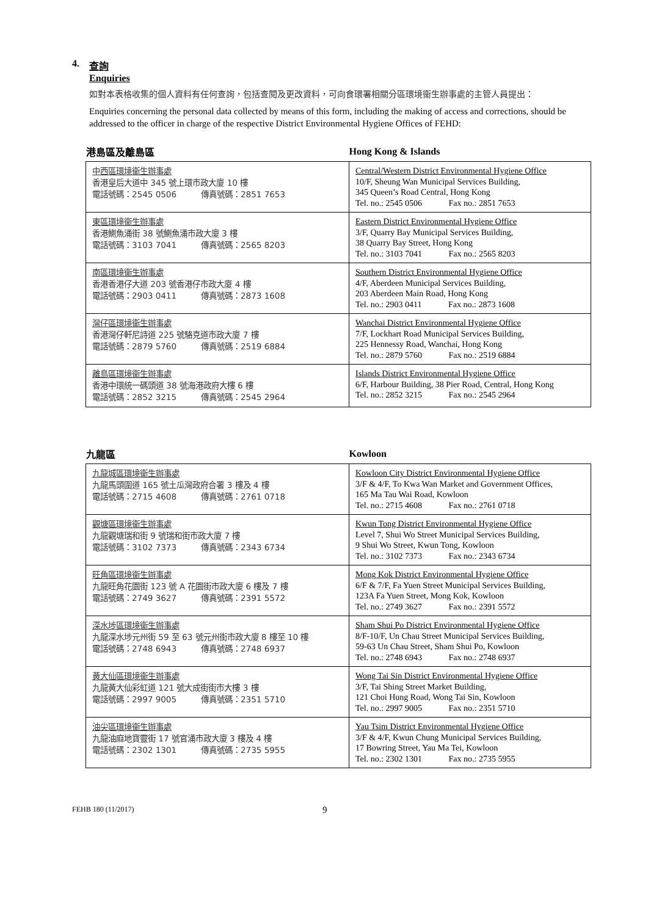4. 查詢
Enquiries
如對本表格收集的個人資料有任何查詢，包括查閱及更改資料，可向食環署相關分區環境衞生辦事處的主管人員提出：
Enquiries concerning the personal data collected by means of this form, including the making of access and corrections, should be addressed to the officer in charge of the respective District Environmental Hygiene Offices of FEHD:
| 港島區及離島區 | Hong Kong & Islands |
| --- | --- |
| 中西區環境衞生辦事處 香港皇后大道中 345 號上環市政大廈 10 樓 電話號碼：2545 0506 傳真號碼：2851 7653 | Central/Western District Environmental Hygiene Office 10/F, Sheung Wan Municipal Services Building, 345 Queen’s Road Central, Hong Kong Tel. no.: 2545 0506 Fax no.: 2851 7653 |
| 東區環境衞生辦事處 香港鰂魚涌街 38 號鰂魚涌市政大廈 3 樓 電話號碼：3103 7041 傳真號碼：2565 8203 | Eastern District Environmental Hygiene Office 3/F, Quarry Bay Municipal Services Building, 38 Quarry Bay Street, Hong Kong Tel. no.: 3103 7041 Fax no.: 2565 8203 |
| 南區環境衞生辦事處 香港香港仔大道 203 號香港仔市政大廈 4 樓 電話號碼：2903 0411 傳真號碼：2873 1608 | Southern District Environmental Hygiene Office 4/F, Aberdeen Municipal Services Building, 203 Aberdeen Main Road, Hong Kong Tel. no.: 2903 0411 Fax no.: 2873 1608 |
| 灣仔區環境衞生辦事處 香港灣仔軒尼詩道 225 號駱克道市政大廈 7 樓 電話號碼：2879 5760 傳真號碼：2519 6884 | Wanchai District Environmental Hygiene Office 7/F, Lockhart Road Municipal Services Building, 225 Hennessy Road, Wanchai, Hong Kong Tel. no.: 2879 5760 Fax no.: 2519 6884 |
| 離島區環境衞生辦事處 香港中環統一碼頭道 38 號海港政府大樓 6 樓 電話號碼：2852 3215 傳真號碼：2545 2964 | Islands District Environmental Hygiene Office 6/F, Harbour Building, 38 Pier Road, Central, Hong Kong Tel. no.: 2852 3215 Fax no.: 2545 2964 |
| 九龍區 | Kowloon |
| --- | --- |
| 九龍城區環境衞生辦事處 九龍馬頭圍道 165 號土瓜灣政府合署 3 樓及 4 樓 電話號碼：2715 4608 傳真號碼：2761 0718 | Kowloon City District Environmental Hygiene Office 3/F & 4/F, To Kwa Wan Market and Government Offices, 165 Ma Tau Wai Road, Kowloon Tel. no.: 2715 4608 Fax no.: 2761 0718 |
| 觀塘區環境衞生辦事處 九龍觀塘瑞和街 9 號瑞和街市政大廈 7 樓 電話號碼：3102 7373 傳真號碼：2343 6734 | Kwun Tong District Environmental Hygiene Office Level 7, Shui Wo Street Municipal Services Building, 9 Shui Wo Street, Kwun Tong, Kowloon Tel. no.: 3102 7373 Fax no.: 2343 6734 |
| 旺角區環境衞生辦事處 九龍旺角花園街 123 號 A 花園街市政大廈 6 樓及 7 樓 電話號碼：2749 3627 傳真號碼：2391 5572 | Mong Kok District Environmental Hygiene Office 6/F & 7/F, Fa Yuen Street Municipal Services Building, 123A Fa Yuen Street, Mong Kok, Kowloon Tel. no.: 2749 3627 Fax no.: 2391 5572 |
| 深水埗區環境衞生辦事處 九龍深水埗元州街 59 至 63 號元州街市政大廈 8 樓至 10 樓 電話號碼：2748 6943 傳真號碼：2748 6937 | Sham Shui Po District Environmental Hygiene Office 8/F-10/F, Un Chau Street Municipal Services Building, 59-63 Un Chau Street, Sham Shui Po, Kowloon Tel. no.: 2748 6943 Fax no.: 2748 6937 |
| 黃大仙區環境衞生辦事處 九龍黃大仙彩虹道 121 號大成街街市大樓 3 樓 電話號碼：2997 9005 傳真號碼：2351 5710 | Wong Tai Sin District Environmental Hygiene Office 3/F, Tai Shing Street Market Building, 121 Choi Hung Road, Wong Tai Sin, Kowloon Tel. no.: 2997 9005 Fax no.: 2351 5710 |
| 油尖區環境衞生辦事處 九龍油麻地寶靈街 17 號官涌市政大廈 3 樓及 4 樓 電話號碼：2302 1301 傳真號碼：2735 5955 | Yau Tsim District Environmental Hygiene Office 3/F & 4/F, Kwun Chung Municipal Services Building, 17 Bowring Street, Yau Ma Tei, Kowloon Tel. no.: 2302 1301 Fax no.: 2735 5955 |
FEHB 180 (11/2017) 9